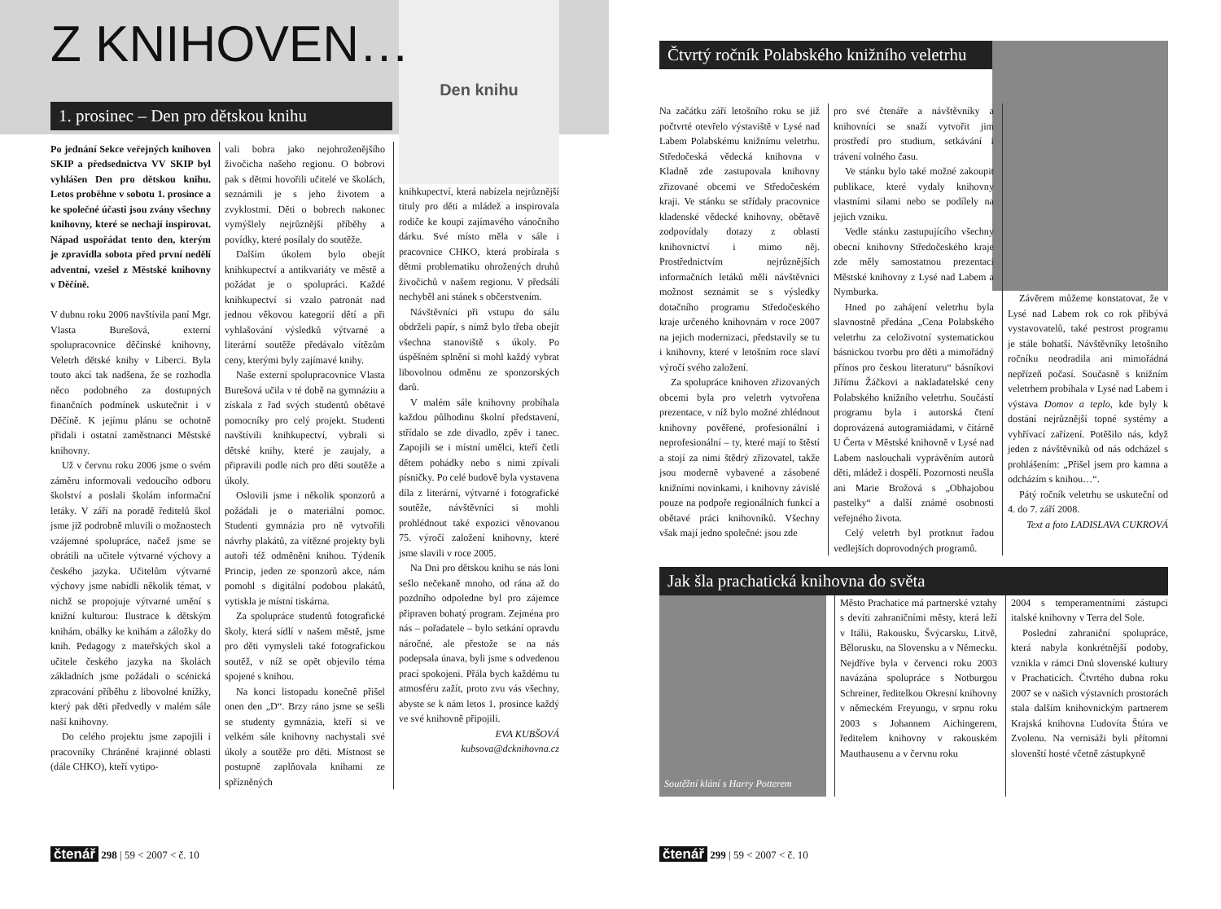Z KNIHOVEN…
1. prosinec – Den pro dětskou knihu
Po jednání Sekce veřejných knihoven SKIP a předsednictva VV SKIP byl vyhlášen Den pro dětskou knihu. Letos proběhne v sobotu 1. prosince a ke společné účasti jsou zvány všechny knihovny, které se nechají inspirovat. Nápad uspořádat tento den, kterým je zpravidla sobota před první nedělí adventní, vzešel z Městské knihovny v Děčíně.
V dubnu roku 2006 navštívila paní Mgr. Vlasta Burešová, externí spolupracovnice děčínské knihovny, Veletrh dětské knihy v Liberci. Byla touto akcí tak nadšena, že se rozhodla něco podobného za dostupných finančních podmínek uskutečnit i v Děčíně. K jejímu plánu se ochotně přidali i ostatní zaměstnanci Městské knihovny.
Už v červnu roku 2006 jsme o svém záměru informovali vedoucího odboru školství a poslali školám informační letáky. V září na poradě ředitelů škol jsme již podrobně mluvili o možnostech vzájemné spolupráce, načež jsme se obrátili na učitele výtvarné výchovy a českého jazyka. Učitelům výtvarné výchovy jsme nabídli několik témat, v nichž se propojuje výtvarné umění s knižní kulturou: Ilustrace k dětským knihám, obálky ke knihám a záložky do knih. Pedagogy z mateřských skol a učitele českého jazyka na školách základních jsme požádali o scénická zpracování příběhu z libovolné knížky, který pak děti předvedly v malém sále naší knihovny.
Do celého projektu jsme zapojili i pracovníky Chráněné krajinné oblasti (dále CHKO), kteří vytipo-
vali bobra jako nejohroženějšího živočicha našeho regionu. O bobrovi pak s dětmi hovořili učitelé ve školách, seznámili je s jeho životem a zvyklostmi. Děti o bobrech nakonec vymýšlely nejrůznější příběhy a povídky, které posílaly do soutěže.
Dalším úkolem bylo obejít knihkupectví a antikvariáty ve městě a požádat je o spolupráci. Každé knihkupectví si vzalo patronát nad jednou věkovou kategorií dětí a při vyhlašování výsledků výtvarné a literární soutěže předávalo vítězům ceny, kterými byly zajímavé knihy.
Naše externí spolupracovnice Vlasta Burešová učila v té době na gymnáziu a získala z řad svých studentů obětavé pomocníky pro celý projekt. Studenti navštívili knihkupectví, vybrali si dětské knihy, které je zaujaly, a připravili podle nich pro děti soutěže a úkoly.
Oslovili jsme i několik sponzorů a požádali je o materiální pomoc. Studenti gymnázia pro ně vytvořili návrhy plakátů, za vítězné projekty byli autoři též odměněni knihou. Týdeník Princip, jeden ze sponzorů akce, nám pomohl s digitální podobou plakátů, vytiskla je místní tiskárna.
Za spolupráce studentů fotografické školy, která sídlí v našem městě, jsme pro děti vymysleli také fotografickou soutěž, v níž se opět objevilo téma spojené s knihou.
Na konci listopadu konečně přišel onen den „D“. Brzy ráno jsme se sešli se studenty gymnázia, kteří si ve velkém sále knihovny nachystali své úkoly a soutěže pro děti. Místnost se postupně zaplňovala knihami ze spřízněných
Den knihu
knihkupectví, která nabízela nejrůznější tituly pro děti a mládež a inspirovala rodiče ke koupi zajímavého vánočního dárku. Své místo měla v sále i pracovnice CHKO, která probírala s dětmi problematiku ohrožených druhů živočichů v našem regionu. V předsálí nechyběl ani stánek s občerstvením.
Návštěvníci při vstupu do sálu obdrželi papír, s nímž bylo třeba obejít všechna stanoviště s úkoly. Po úspěšném splnění si mohl každý vybrat libovolnou odměnu ze sponzorských darů.
V malém sále knihovny probíhala každou půlhodinu školní představení, střídalo se zde divadlo, zpěv i tanec. Zapojili se i místní umělci, kteří četli dětem pohádky nebo s nimi zpívali písničky. Po celé budově byla vystavena díla z literární, výtvarné i fotografické soutěže, návštěvníci si mohli prohlédnout také expozici věnovanou 75. výročí založení knihovny, které jsme slavili v roce 2005.
Na Dni pro dětskou knihu se nás loni sešlo nečekaně mnoho, od rána až do pozdního odpoledne byl pro zájemce připraven bohatý program. Zejména pro nás – pořadatele – bylo setkání opravdu náročné, ale přestože se na nás podepsala únava, byli jsme s odvedenou prací spokojeni. Přála bych každému tu atmosféru zažít, proto zvu vás všechny, abyste se k nám letos 1. prosince každý ve své knihovně připojili.
EVA KUBŠOVÁ
kubsova@dcknihovna.cz
Čtvrtý ročník Polabského knižního veletrhu
Na začátku září letošního roku se již počtvrté otevřelo výstaviště v Lysé nad Labem Polabskému knižnímu veletrhu. Středočeská vědecká knihovna v Kladně zde zastupovala knihovny zřizované obcemi ve Středočeském kraji. Ve stánku se střídaly pracovnice kladenské vědecké knihovny, obětavě zodpovídaly dotazy z oblasti knihovnictví i mimo něj. Prostřednictvím nejrůznějších informačních letáků měli návštěvníci možnost seznámit se s výsledky dotačního programu Středočeského kraje určeného knihovnám v roce 2007 na jejich modernizaci, představily se tu i knihovny, které v letošním roce slaví výročí svého založení.
Za spolupráce knihoven zřizovaných obcemi byla pro veletrh vytvořena prezentace, v níž bylo možné zhlédnout knihovny pověřené, profesionální i neprofesionální – ty, které mají to štěstí a stojí za nimi štědrý zřizovatel, takže jsou moderně vybavené a zásobené knižními novinkami, i knihovny závislé pouze na podpoře regionálních funkcí a obětavé práci knihovníků. Všechny však mají jedno společné: jsou zde
pro své čtenáře a návštěvníky a knihovníci se snaží vytvořit jim prostředí pro studium, setkávání i trávení volného času.
Ve stánku bylo také možné zakoupit publikace, které vydaly knihovny vlastními silami nebo se podílely na jejich vzniku.
Vedle stánku zastupujícího všechny obecní knihovny Středočeského kraje zde měly samostatnou prezentaci Městské knihovny z Lysé nad Labem a Nymburka.
Hned po zahájení veletrhu byla slavnostně předána „Cena Polabského veletrhu za celoživotní systematickou básnickou tvorbu pro děti a mimořádný přínos pro českou literaturu“ básníkovi Jiřímu Žáčkovi a nakladatelské ceny Polabského knižního veletrhu. Součástí programu byla i autorská čtení doprovázená autogramiádami, v čítárně U Čerta v Městské knihovně v Lysé nad Labem naslouchali vyprávěním autorů děti, mládež i dospělí. Pozornosti neušla ani Marie Brožová s „Obhajobou pastelky“ a další známé osobnosti veřejného života.
Celý veletrh byl protknut řadou vedlejších doprovodných programů.
Závěrem můžeme konstatovat, že v Lysé nad Labem rok co rok přibývá vystavovatelů, také pestrost programu je stále bohatší. Návštěvníky letošního ročníku neodradila ani mimořádná nepřízeň počasí. Současně s knižním veletrhem probíhala v Lysé nad Labem i výstava Domov a teplo, kde byly k dostání nejrůznější topné systémy a vyhřívací zařízení. Potěšilo nás, když jeden z návštěvníků od nás odcházel s prohlášením: „Přišel jsem pro kamna a odcházím s knihou…“.
Pátý ročník veletrhu se uskuteční od 4. do 7. září 2008.
Text a foto LADISLAVA CUKROVÁ
Jak šla prachatická knihovna do světa
Soutěžní klání s Harry Potterem
Město Prachatice má partnerské vztahy s devíti zahraničními městy, která leží v Itálii, Rakousku, Švýcarsku, Litvě, Bělorusku, na Slovensku a v Německu. Nejdříve byla v červenci roku 2003 navázána spolupráce s Notburgou Schreiner, ředitelkou Okresní knihovny v německém Freyungu, v srpnu roku 2003 s Johannem Aichingerem, ředitelem knihovny v rakouském Mauthausenu a v červnu roku
2004 s temperamentními zástupci italské knihovny v Terra del Sole.
Poslední zahraniční spolupráce, která nabyla konkrétnější podoby, vznikla v rámci Dnů slovenské kultury v Prachaticích. Čtvrtého dubna roku 2007 se v našich výstavních prostorách stala dalším knihovnickým partnerem Krajská knihovna Ľudovíta Štúra ve Zvolenu. Na vernisáži byli přítomni slovenští hosté včetně zástupkyně
čtenář 298 | 59 < 2007 < č. 10 čtenář 299 | 59 < 2007 < č. 10